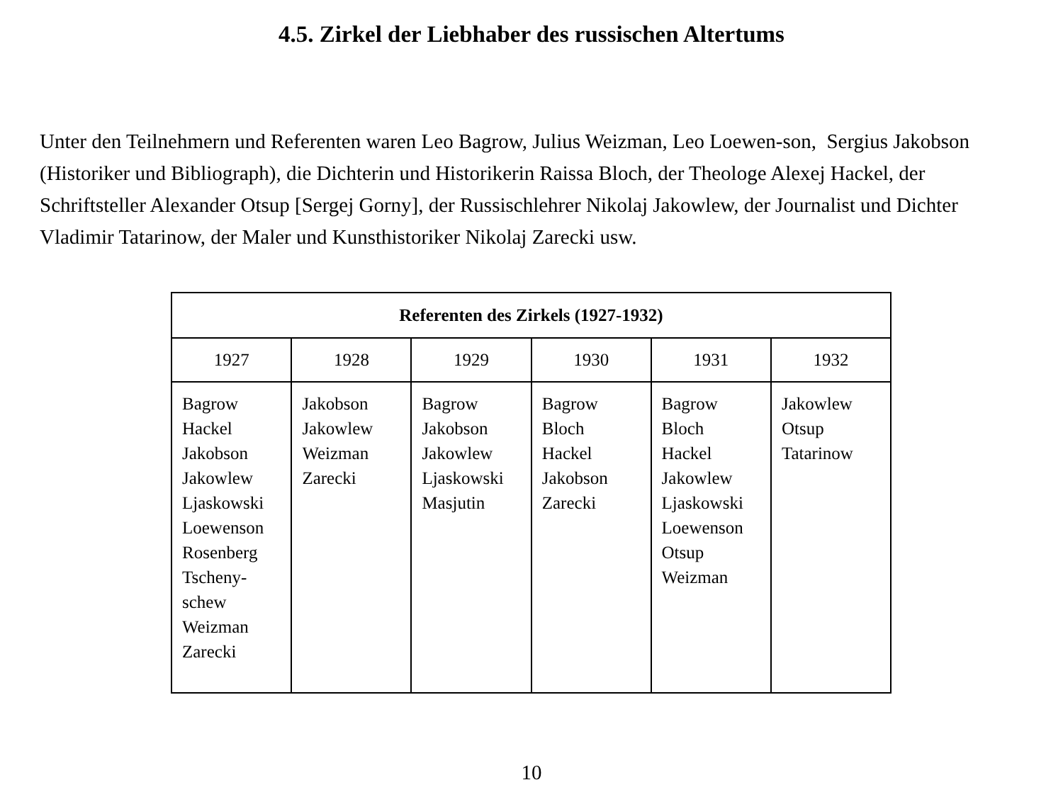4.5. Zirkel der Liebhaber des russischen Altertums
Unter den Teilnehmern und Referenten waren Leo Bagrow, Julius Weizman, Leo Loewen-son, Sergius Jakobson (Historiker und Bibliograph), die Dichterin und Historikerin Raissa Bloch, der Theologe Alexej Hackel, der Schriftsteller Alexander Otsup [Sergej Gorny], der Russischlehrer Nikolaj Jakowlew, der Journalist und Dichter Vladimir Tatarinow, der Maler und Kunsthistoriker Nikolaj Zarecki usw.
| Referenten des Zirkels (1927-1932) | | | | | |
| --- | --- | --- | --- | --- | --- |
| 1927 | 1928 | 1929 | 1930 | 1931 | 1932 |
| Bagrow Hackel Jakobson Jakowlew Ljaskowski Loewenson Rosenberg Tscheny- schew Weizman Zarecki | Jakobson Jakowlew Weizman Zarecki | Bagrow Jakobson Jakowlew Ljaskowski Masjutin | Bagrow Bloch Hackel Jakobson Zarecki | Bagrow Bloch Hackel Jakowlew Ljaskowski Loewenson Otsup Weizman | Jakowlew Otsup Tatarinow |
10